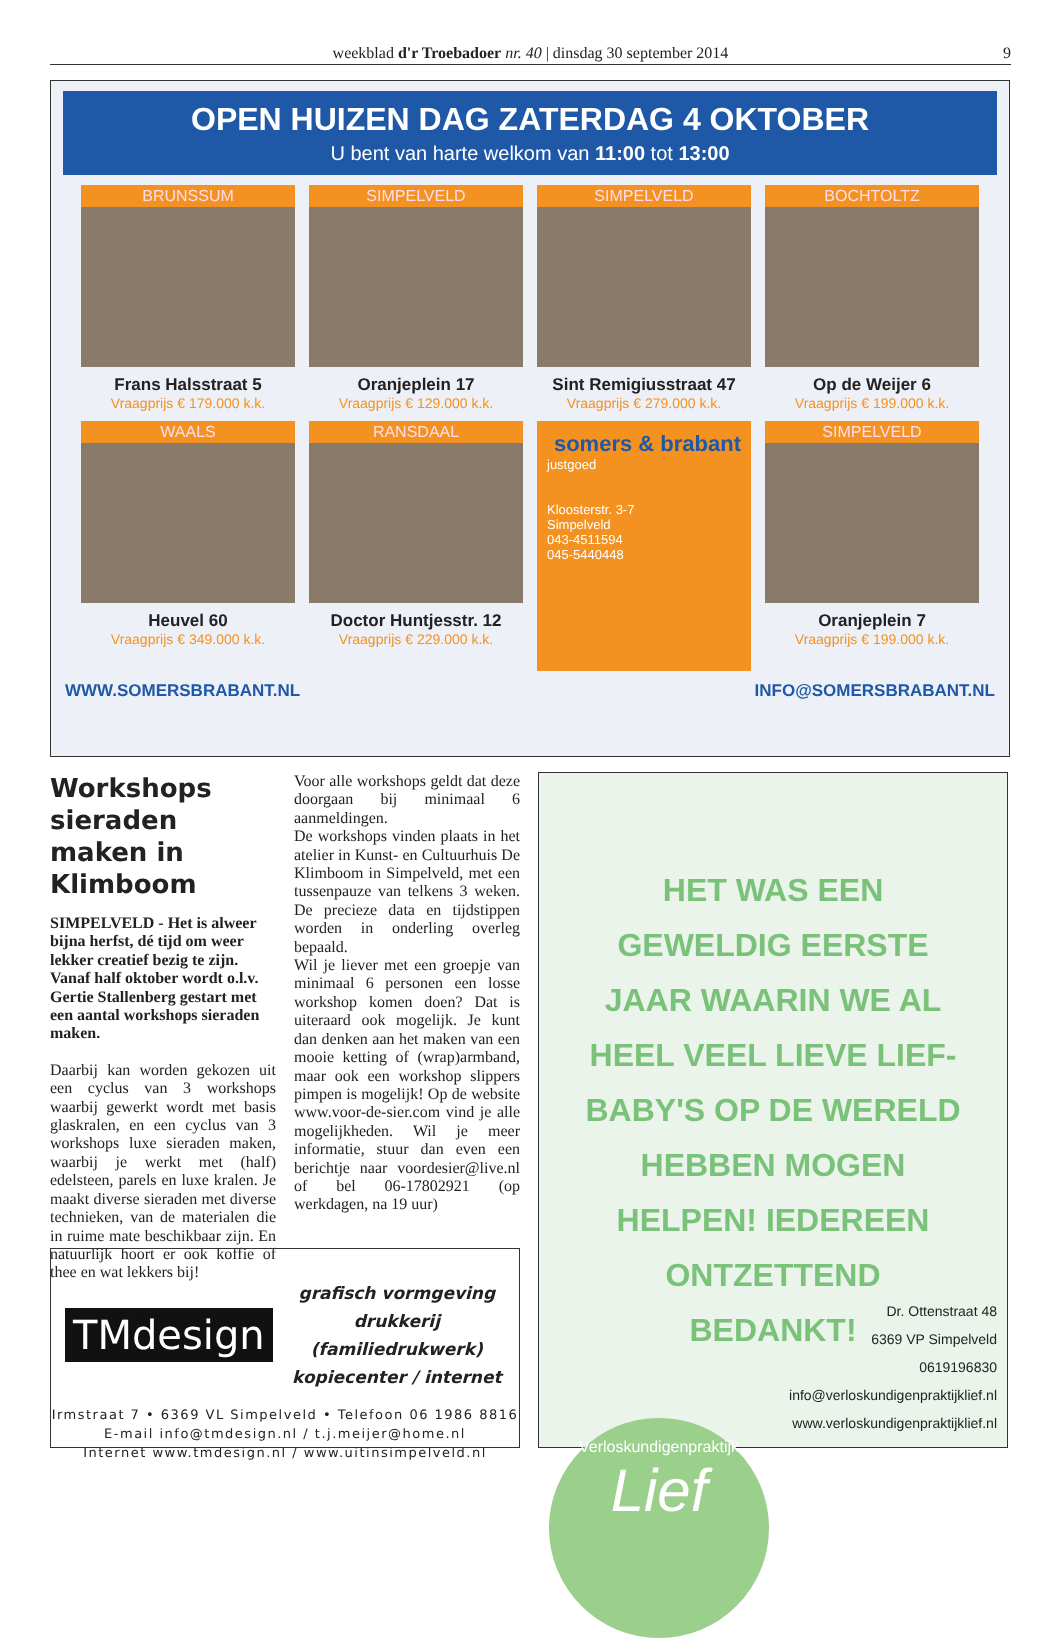weekblad d'r Troebadoer nr. 40 | dinsdag 30 september 2014 9
OPEN HUIZEN DAG ZATERDAG 4 OKTOBER
U bent van harte welkom van 11:00 tot 13:00
BRUNSSUM
Frans Halsstraat 5
Vraagprijs € 179.000 k.k.
SIMPELVELD
Oranjeplein 17
Vraagprijs € 129.000 k.k.
SIMPELVELD
Sint Remigiusstraat 47
Vraagprijs € 279.000 k.k.
BOCHTOLTZ
Op de Weijer 6
Vraagprijs € 199.000 k.k.
WAALS
Heuvel 60
Vraagprijs € 349.000 k.k.
RANSDAAL
Doctor Huntjesstr. 12
Vraagprijs € 229.000 k.k.
somers & brabant
justgoed
Kloosterstr. 3-7
Simpelveld
043-4511594
045-5440448
SIMPELVELD
Oranjeplein 7
Vraagprijs € 199.000 k.k.
WWW.SOMERSBRABANT.NL INFO@SOMERSBRABANT.NL
Workshops sieraden maken in Klimboom
SIMPELVELD - Het is alweer bijna herfst, dé tijd om weer lekker creatief bezig te zijn. Vanaf half oktober wordt o.l.v. Gertie Stallenberg gestart met een aantal workshops sieraden maken.
Daarbij kan worden gekozen uit een cyclus van 3 workshops waarbij gewerkt wordt met basis glaskralen, en een cyclus van 3 workshops luxe sieraden maken, waarbij je werkt met (half) edelsteen, parels en luxe kralen. Je maakt diverse sieraden met diverse technieken, van de materialen die in ruime mate beschikbaar zijn. En natuurlijk hoort er ook koffie of thee en wat lekkers bij!
Voor alle workshops geldt dat deze doorgaan bij minimaal 6 aanmeldingen.
De workshops vinden plaats in het atelier in Kunst- en Cultuurhuis De Klimboom in Simpelveld, met een tussenpauze van telkens 3 weken. De precieze data en tijdstippen worden in onderling overleg bepaald.
Wil je liever met een groepje van minimaal 6 personen een losse workshop komen doen? Dat is uiteraard ook mogelijk. Je kunt dan denken aan het maken van een mooie ketting of (wrap)armband, maar ook een workshop slippers pimpen is mogelijk! Op de website www.voor-de-sier.com vind je alle mogelijkheden. Wil je meer informatie, stuur dan even een berichtje naar voordesier@live.nl of bel 06-17802921 (op werkdagen, na 19 uur)
TMdesign
grafisch vormgeving
drukkerij (familiedrukwerk)
kopiecenter / internet
Irmstraat 7 • 6369 VL Simpelveld • Telefoon 06 1986 8816
E-mail info@tmdesign.nl / t.j.meijer@home.nl
Internet www.tmdesign.nl / www.uitinsimpelveld.nl
HET WAS EEN GEWELDIG EERSTE JAAR WAARIN WE AL HEEL VEEL LIEVE LIEF-BABY'S OP DE WERELD HEBBEN MOGEN HELPEN! IEDEREEN ONTZETTEND BEDANKT!
Verloskundigenpraktijk
Lief
Dr. Ottenstraat 48
6369 VP Simpelveld
0619196830
info@verloskundigenpraktijklief.nl
www.verloskundigenpraktijklief.nl